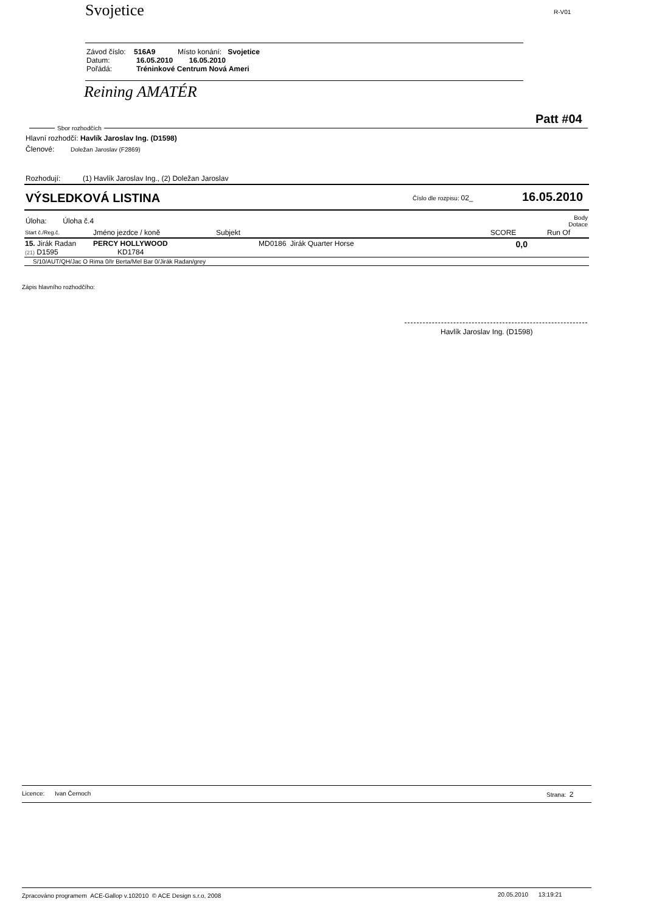Svojetice R-V01
Závod číslo: 516A9 Místo konání: Svojetice
Datum: 16.05.2010 16.05.2010
Pořádá: Tréninkové Centrum Nová Ameri
Reining AMATÉR
Patt #04
Sbor rozhodčích
Hlavní rozhodčí: Havlík Jaroslav Ing. (D1598)
Členové: Doležan Jaroslav (F2869)
Rozhodují: (1) Havlík Jaroslav Ing., (2) Doležan Jaroslav
VÝSLEDKOVÁ LISTINA Číslo dle rozpisu: 02_ 16.05.2010
Úloha: Úloha č.4
Body
Dotace
| Start č./Reg.č. | Jméno jezdce / koně | Subjekt | SCORE | Run Of |
| --- | --- | --- | --- | --- |
| 15. Jirák Radan (21) D1595 | PERCY HOLLYWOOD KD1784 | MD0186 Jirák Quarter Horse | 0,0 | |
| S/10/AUT/QH/Jac O Rima 0/Ir Berta/Mel Bar 0/Jirák Radan/grey | | | | |
Zápis hlavního rozhodčího:
Havlík Jaroslav Ing. (D1598)
Licence: Ivan Černoch Strana: 2
Zpracováno programem ACE-Gallop v.102010 © ACE Design s.r.o, 2008
20.05.2010 13:19:21